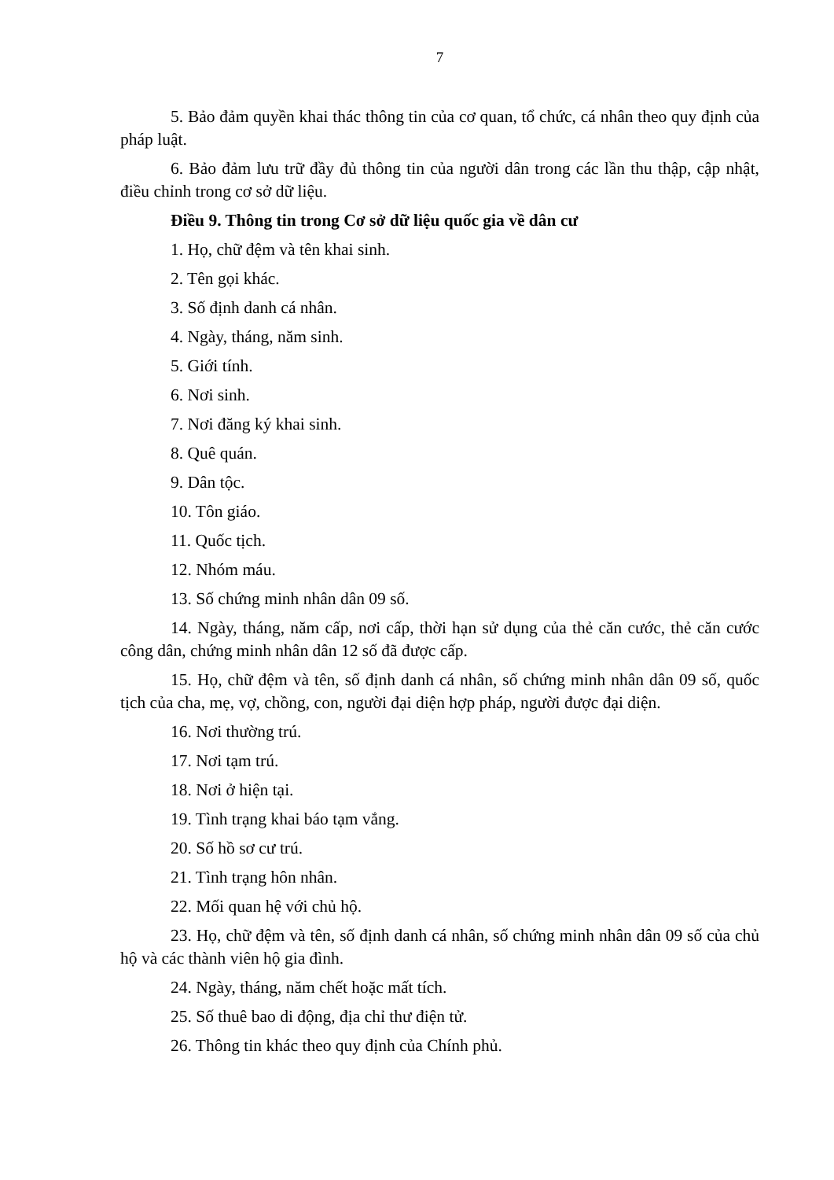7
5. Bảo đảm quyền khai thác thông tin của cơ quan, tổ chức, cá nhân theo quy định của pháp luật.
6. Bảo đảm lưu trữ đầy đủ thông tin của người dân trong các lần thu thập, cập nhật, điều chỉnh trong cơ sở dữ liệu.
Điều 9. Thông tin trong Cơ sở dữ liệu quốc gia về dân cư
1. Họ, chữ đệm và tên khai sinh.
2. Tên gọi khác.
3. Số định danh cá nhân.
4. Ngày, tháng, năm sinh.
5. Giới tính.
6. Nơi sinh.
7. Nơi đăng ký khai sinh.
8. Quê quán.
9. Dân tộc.
10. Tôn giáo.
11. Quốc tịch.
12. Nhóm máu.
13. Số chứng minh nhân dân 09 số.
14. Ngày, tháng, năm cấp, nơi cấp, thời hạn sử dụng của thẻ căn cước, thẻ căn cước công dân, chứng minh nhân dân 12 số đã được cấp.
15. Họ, chữ đệm và tên, số định danh cá nhân, số chứng minh nhân dân 09 số, quốc tịch của cha, mẹ, vợ, chồng, con, người đại diện hợp pháp, người được đại diện.
16. Nơi thường trú.
17. Nơi tạm trú.
18. Nơi ở hiện tại.
19. Tình trạng khai báo tạm vắng.
20. Số hồ sơ cư trú.
21. Tình trạng hôn nhân.
22. Mối quan hệ với chủ hộ.
23. Họ, chữ đệm và tên, số định danh cá nhân, số chứng minh nhân dân 09 số của chủ hộ và các thành viên hộ gia đình.
24. Ngày, tháng, năm chết hoặc mất tích.
25. Số thuê bao di động, địa chỉ thư điện tử.
26. Thông tin khác theo quy định của Chính phủ.